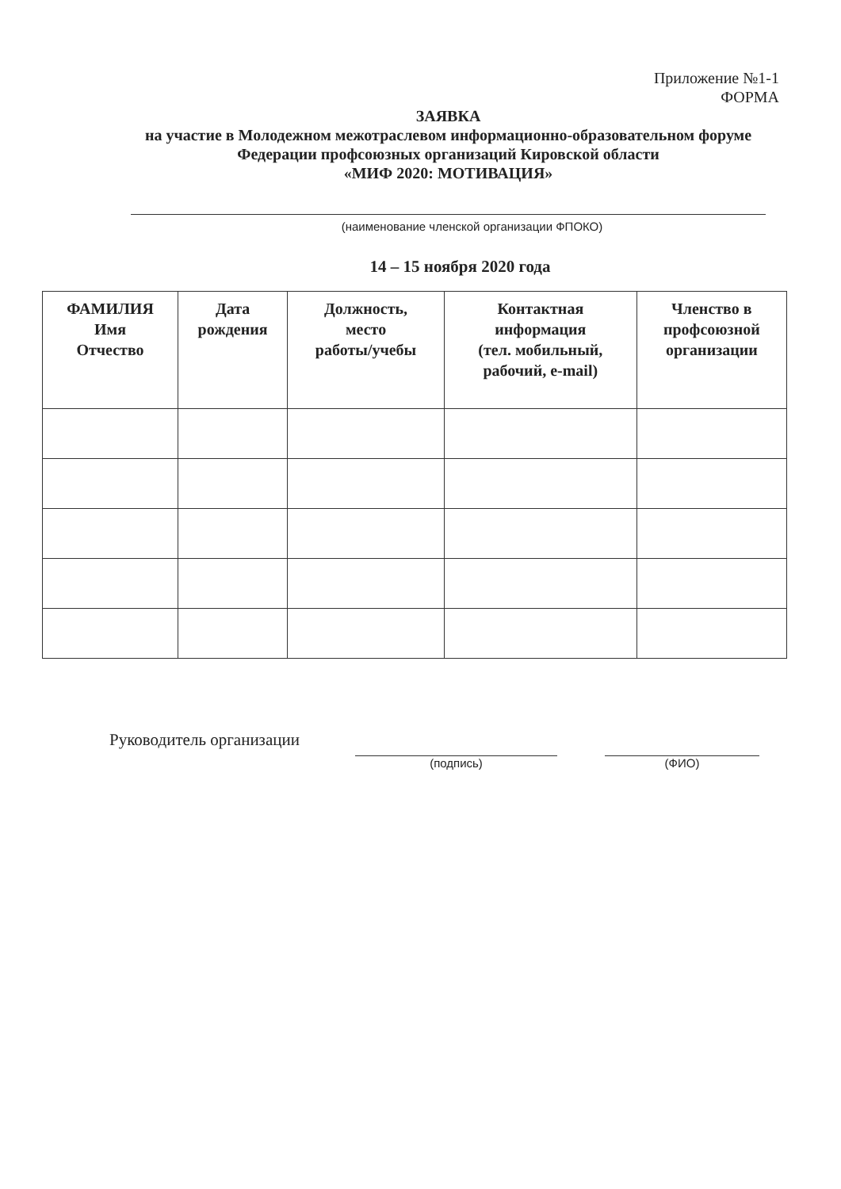Приложение №1-1
ФОРМА
ЗАЯВКА
на участие в Молодежном межотраслевом информационно-образовательном форуме Федерации профсоюзных организаций Кировской области
«МИФ 2020: МОТИВАЦИЯ»
(наименование членской организации ФПОКО)
14 – 15 ноября 2020 года
| ФАМИЛИЯ Имя Отчество | Дата рождения | Должность, место работы/учебы | Контактная информация (тел. мобильный, рабочий, e-mail) | Членство в профсоюзной организации |
| --- | --- | --- | --- | --- |
Руководитель организации
(подпись) (ФИО)